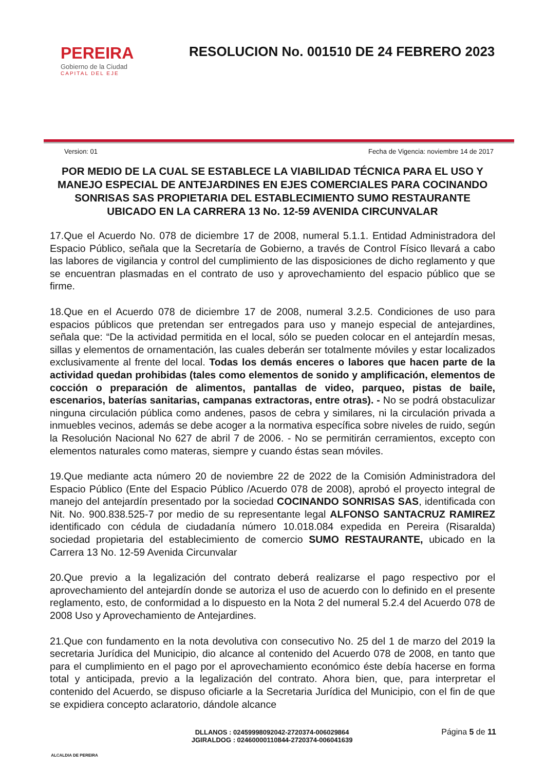PEREIRA
Gobierno de la Ciudad
CAPITAL DEL EJE
RESOLUCION No. 001510 DE 24 FEBRERO 2023
Version: 01 Fecha de Vigencia: noviembre 14 de 2017
POR MEDIO DE LA CUAL SE ESTABLECE LA VIABILIDAD TÉCNICA PARA EL USO Y MANEJO ESPECIAL DE ANTEJARDINES EN EJES COMERCIALES PARA COCINANDO SONRISAS SAS PROPIETARIA DEL ESTABLECIMIENTO SUMO RESTAURANTE UBICADO EN LA CARRERA 13 No. 12-59 AVENIDA CIRCUNVALAR
17.Que el Acuerdo No. 078 de diciembre 17 de 2008, numeral 5.1.1. Entidad Administradora del Espacio Público, señala que la Secretaría de Gobierno, a través de Control Físico llevará a cabo las labores de vigilancia y control del cumplimiento de las disposiciones de dicho reglamento y que se encuentran plasmadas en el contrato de uso y aprovechamiento del espacio público que se firme.
18.Que en el Acuerdo 078 de diciembre 17 de 2008, numeral 3.2.5. Condiciones de uso para espacios públicos que pretendan ser entregados para uso y manejo especial de antejardines, señala que: “De la actividad permitida en el local, sólo se pueden colocar en el antejardín mesas, sillas y elementos de ornamentación, las cuales deberán ser totalmente móviles y estar localizados exclusivamente al frente del local. Todas los demás enceres o labores que hacen parte de la actividad quedan prohibidas (tales como elementos de sonido y amplificación, elementos de cocción o preparación de alimentos, pantallas de video, parqueo, pistas de baile, escenarios, baterías sanitarias, campanas extractoras, entre otras). - No se podrá obstaculizar ninguna circulación pública como andenes, pasos de cebra y similares, ni la circulación privada a inmuebles vecinos, además se debe acoger a la normativa específica sobre niveles de ruido, según la Resolución Nacional No 627 de abril 7 de 2006. - No se permitirán cerramientos, excepto con elementos naturales como materas, siempre y cuando éstas sean móviles.
19.Que mediante acta número 20 de noviembre 22 de 2022 de la Comisión Administradora del Espacio Público (Ente del Espacio Público /Acuerdo 078 de 2008), aprobó el proyecto integral de manejo del antejardín presentado por la sociedad COCINANDO SONRISAS SAS, identificada con Nit. No. 900.838.525-7 por medio de su representante legal ALFONSO SANTACRUZ RAMIREZ identificado con cédula de ciudadanía número 10.018.084 expedida en Pereira (Risaralda) sociedad propietaria del establecimiento de comercio SUMO RESTAURANTE, ubicado en la Carrera 13 No. 12-59 Avenida Circunvalar
20.Que previo a la legalización del contrato deberá realizarse el pago respectivo por el aprovechamiento del antejardín donde se autoriza el uso de acuerdo con lo definido en el presente reglamento, esto, de conformidad a lo dispuesto en la Nota 2 del numeral 5.2.4 del Acuerdo 078 de 2008 Uso y Aprovechamiento de Antejardines.
21.Que con fundamento en la nota devolutiva con consecutivo No. 25 del 1 de marzo del 2019 la secretaria Jurídica del Municipio, dio alcance al contenido del Acuerdo 078 de 2008, en tanto que para el cumplimiento en el pago por el aprovechamiento económico éste debía hacerse en forma total y anticipada, previo a la legalización del contrato. Ahora bien, que, para interpretar el contenido del Acuerdo, se dispuso oficiarle a la Secretaria Jurídica del Municipio, con el fin de que se expidiera concepto aclaratorio, dándole alcance
ALCALDIA DE PEREIRA
DLLANOS : 02459998092042-2720374-006029864
JGIRALDOG : 02460000110844-2720374-006041639
Página 5 de 11